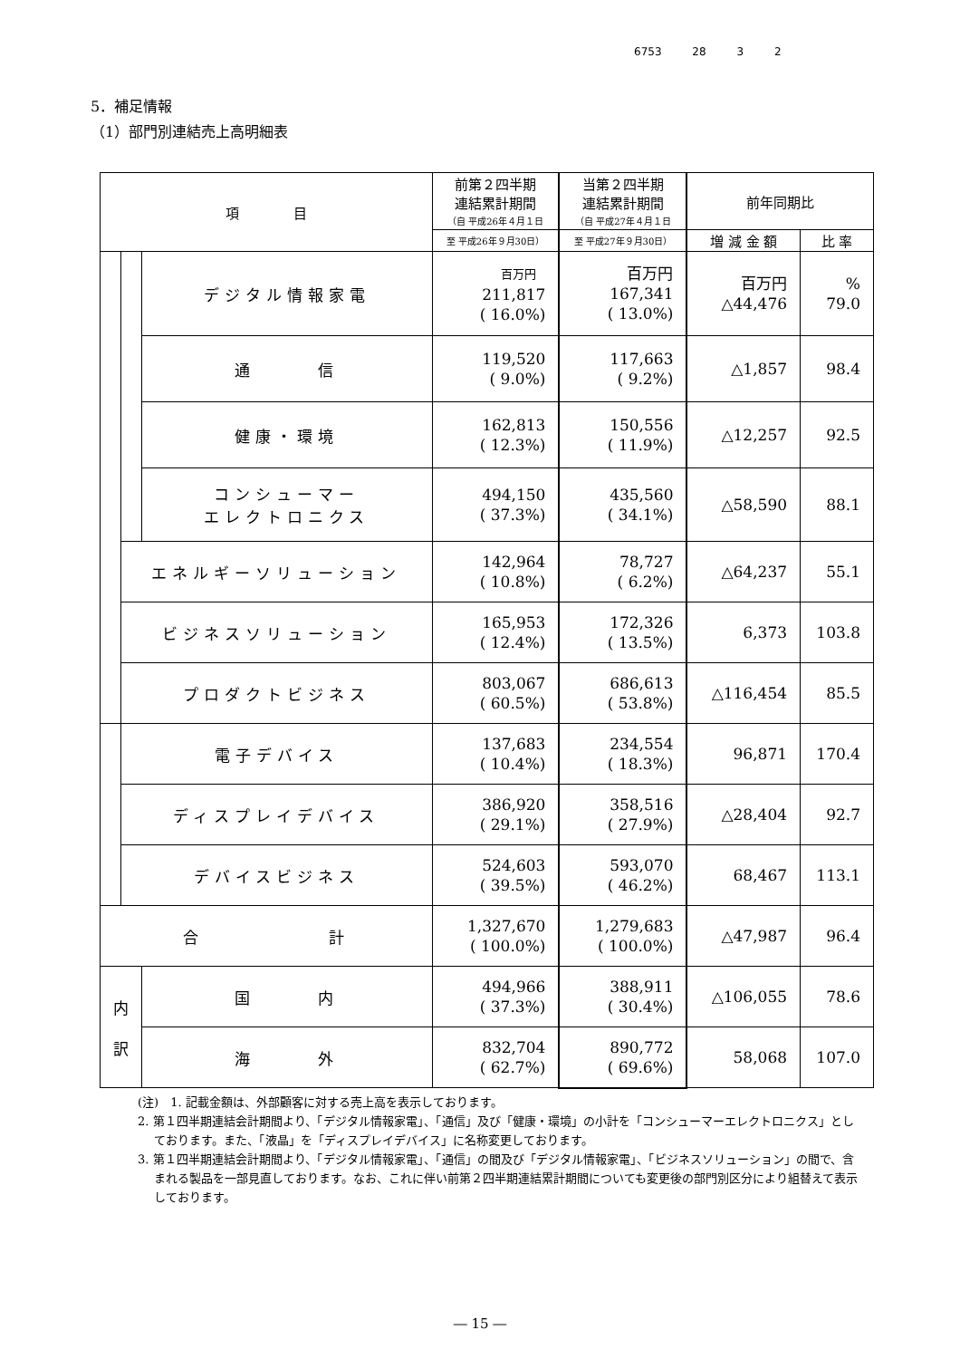6753 28 3 2
5．補足情報
（1）部門別連結売上高明細表
| 項 目 | | | 前第２四半期 連結累計期間 （自 平成26年４月１日 | 当第２四半期 連結累計期間 （自 平成27年４月１日 | 前年同期比 | |
| --- | --- | --- | --- | --- | --- | --- |
| | | | 至 平成26年９月30日） | 至 平成27年９月30日） | 増 減 金 額 | 比 率 |
| | | デジタル情報家電 | 百万円 211,817 ( 16.0%) | 百万円 167,341 ( 13.0%) | 百万円 △44,476 | % 79.0 |
| | | 通 信 | 119,520 ( 9.0%) | 117,663 ( 9.2%) | △1,857 | 98.4 |
| | | 健康・環境 | 162,813 ( 12.3%) | 150,556 ( 11.9%) | △12,257 | 92.5 |
| | | コンシューマー エレクトロニクス | 494,150 ( 37.3%) | 435,560 ( 34.1%) | △58,590 | 88.1 |
| | エネルギーソリューション | | 142,964 ( 10.8%) | 78,727 ( 6.2%) | △64,237 | 55.1 |
| | ビジネスソリューション | | 165,953 ( 12.4%) | 172,326 ( 13.5%) | 6,373 | 103.8 |
| | プロダクトビジネス | | 803,067 ( 60.5%) | 686,613 ( 53.8%) | △116,454 | 85.5 |
| | 電子デバイス | | 137,683 ( 10.4%) | 234,554 ( 18.3%) | 96,871 | 170.4 |
| | ディスプレイデバイス | | 386,920 ( 29.1%) | 358,516 ( 27.9%) | △28,404 | 92.7 |
| | デバイスビジネス | | 524,603 ( 39.5%) | 593,070 ( 46.2%) | 68,467 | 113.1 |
| 合 計 | | | 1,327,670 ( 100.0%) | 1,279,683 ( 100.0%) | △47,987 | 96.4 |
| 内 訳 | | 国 内 | 494,966 ( 37.3%) | 388,911 ( 30.4%) | △106,055 | 78.6 |
| | | 海 外 | 832,704 ( 62.7%) | 890,772 ( 69.6%) | 58,068 | 107.0 |
(注)　1. 記載金額は、外部顧客に対する売上高を表示しております。
2. 第１四半期連結会計期間より、「デジタル情報家電」、「通信」及び「健康・環境」の小計を「コンシューマーエレクトロニクス」としております。また、「液晶」を「ディスプレイデバイス」に名称変更しております。
3. 第１四半期連結会計期間より、「デジタル情報家電」、「通信」の間及び「デジタル情報家電」、「ビジネスソリューション」の間で、含まれる製品を一部見直しております。なお、これに伴い前第２四半期連結累計期間についても変更後の部門別区分により組替えて表示しております。
― 15 ―